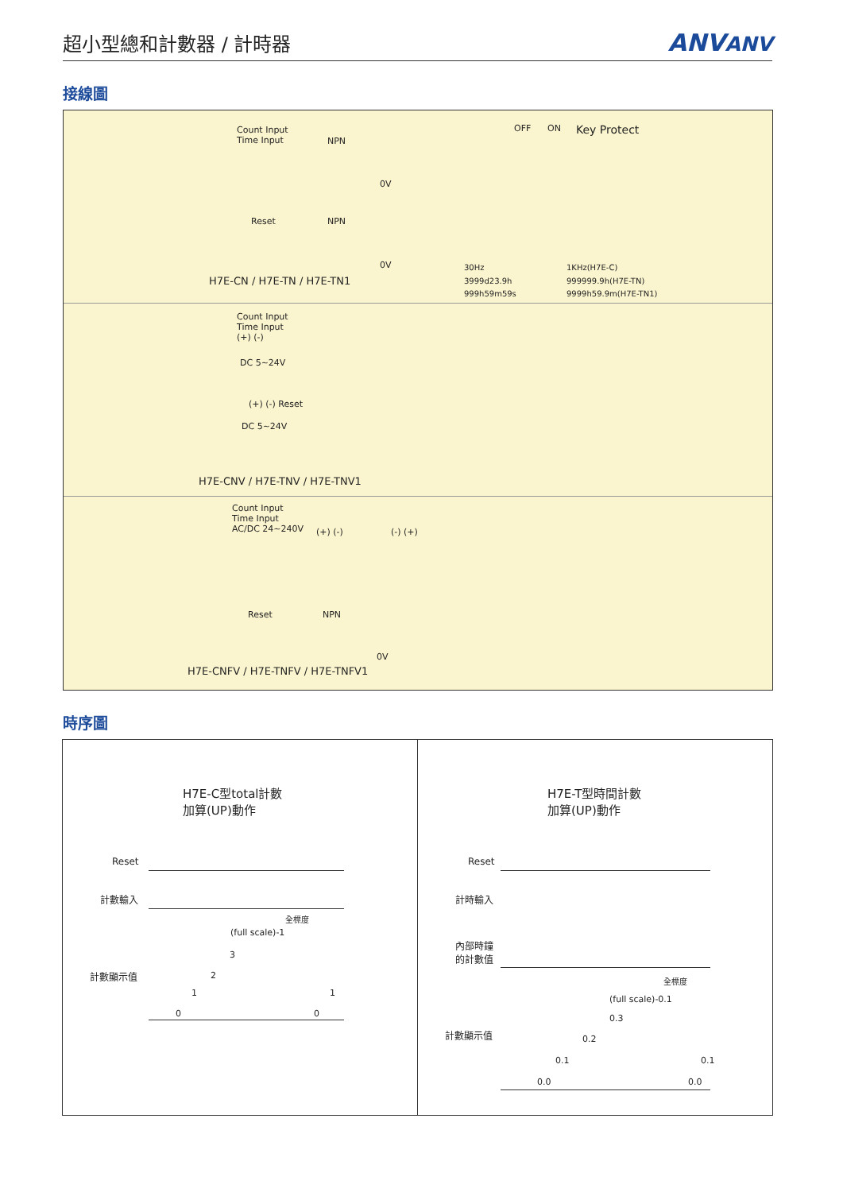超小型總和計數器 / 計時器
ANVANV
接線圖
Count Input
Time Input NPN
0V
Reset NPN
0V
H7E-CN / H7E-TN / H7E-TN1
OFF ON Key Protect
30Hz
3999d23.9h
999h59m59s
1KHz(H7E-C)
999999.9h(H7E-TN)
9999h59.9m(H7E-TN1)
Count Input
Time Input
(+) (-)
DC 5~24V
(+) (-) Reset
DC 5~24V
H7E-CNV / H7E-TNV / H7E-TNV1
Count Input
Time Input
AC/DC 24~240V (+) (-) (-) (+)
Reset NPN
0V
H7E-CNFV / H7E-TNFV / H7E-TNFV1
時序圖
H7E-C型total計數
加算(UP)動作
Reset
計數輸入
計數顯示值
全標度
(full scale)-1
3
2
1
0 0
1
H7E-T型時間計數
加算(UP)動作
Reset
計時輸入
內部時鐘
的計數值
計數顯示值
全標度
(full scale)-0.1
0.3
0.2
0.1
0.0 0.0
0.1